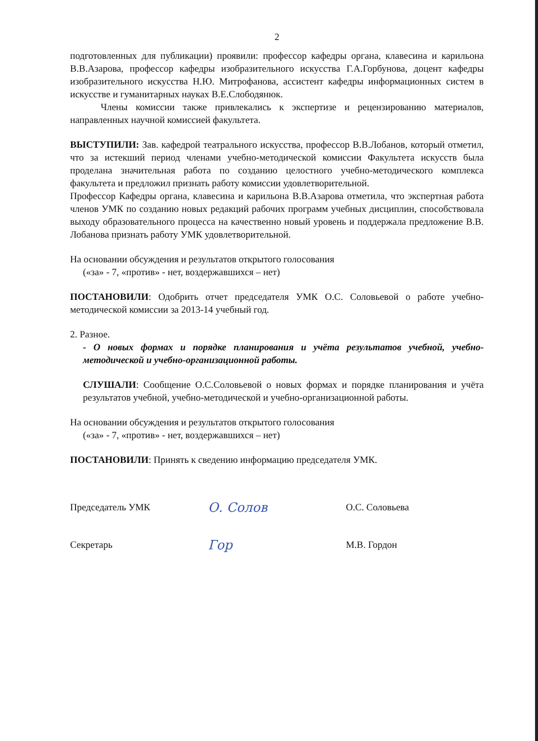2
подготовленных для публикации) проявили: профессор кафедры органа, клавесина и карильона В.В.Азарова, профессор кафедры изобразительного искусства Г.А.Горбунова, доцент кафедры изобразительного искусства Н.Ю. Митрофанова, ассистент кафедры информационных систем в искусстве и гуманитарных науках В.Е.Слободянюк.
Члены комиссии также привлекались к экспертизе и рецензированию материалов, направленных научной комиссией факультета.
ВЫСТУПИЛИ: Зав. кафедрой театрального искусства, профессор В.В.Лобанов, который отметил, что за истекший период членами учебно-методической комиссии Факультета искусств была проделана значительная работа по созданию целостного учебно-методического комплекса факультета и предложил признать работу комиссии удовлетворительной.
Профессор Кафедры органа, клавесина и карильона В.В.Азарова отметила, что экспертная работа членов УМК по созданию новых редакций рабочих программ учебных дисциплин, способствовала выходу образовательного процесса на качественно новый уровень и поддержала предложение В.В. Лобанова признать работу УМК удовлетворительной.
На основании обсуждения и результатов открытого голосования
(«за» - 7, «против» - нет, воздержавшихся – нет)
ПОСТАНОВИЛИ: Одобрить отчет председателя УМК О.С. Соловьевой о работе учебно-методической комиссии за 2013-14 учебный год.
2. Разное.
- О новых формах и порядке планирования и учёта результатов учебной, учебно-методической и учебно-организационной работы.
СЛУШАЛИ: Сообщение О.С.Соловьевой о новых формах и порядке планирования и учёта результатов учебной, учебно-методической и учебно-организационной работы.
На основании обсуждения и результатов открытого голосования
(«за» - 7, «против» - нет, воздержавшихся – нет)
ПОСТАНОВИЛИ: Принять к сведению информацию председателя УМК.
Председатель УМК
О. Солов
О.С. Соловьева
Секретарь
Гор
М.В. Гордон